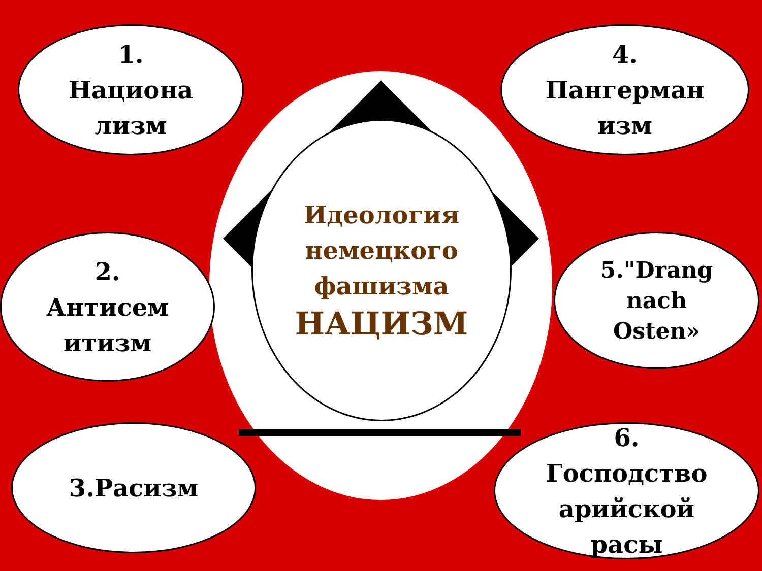1.
Национа
лизм
4.
Пангерман
изм
2.
Антисем
итизм
Идеология
немецкого
фашизма
НАЦИЗМ
5."Drang
nach
Osten»
3.Расизм
6.
Господство
арийской
расы